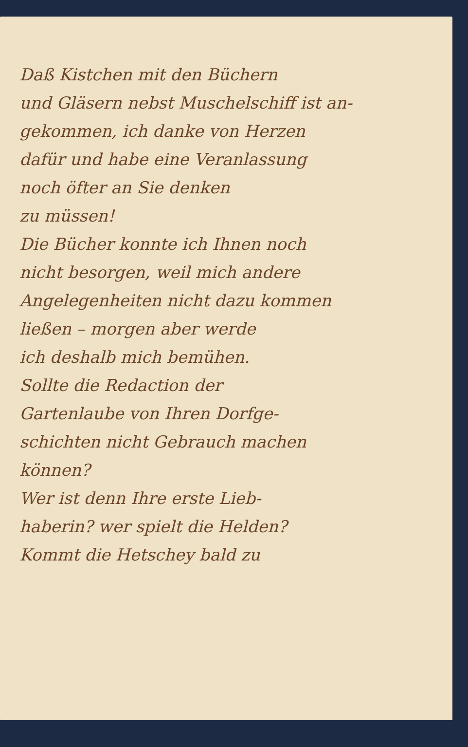Daß Kistchen mit den Büchern
und Gläsern nebst Muschelschiff ist an-
gekommen, ich danke von Herzen
dafür und habe eine Veranlassung
noch öfter an Sie denken
zu müssen!
Die Bücher konnte ich Ihnen noch
nicht besorgen, weil mich andere
Angelegenheiten nicht dazu kommen
ließen – morgen aber werde
ich deshalb mich bemühen.
Sollte die Redaction der
Gartenlaube von Ihren Dorfge-
schichten nicht Gebrauch machen
können?
Wer ist denn Ihre erste Lieb-
haberin? wer spielt die Helden?
Kommt die Hetschey bald zu